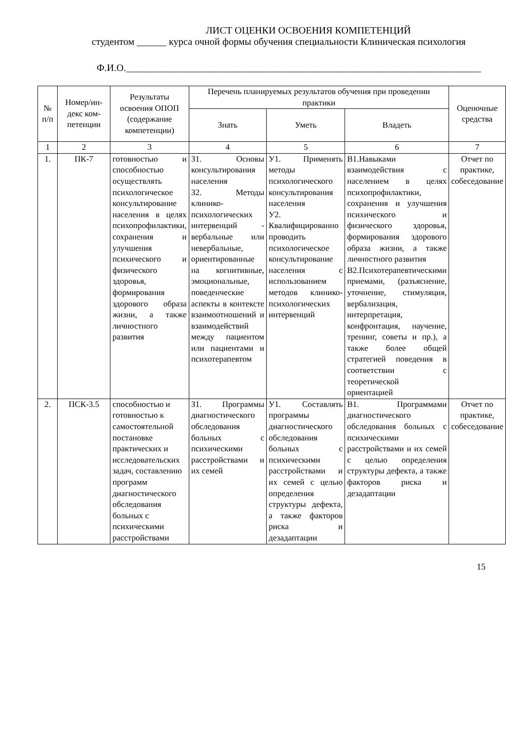ЛИСТ ОЦЕНКИ ОСВОЕНИЯ КОМПЕТЕНЦИЙ
студентом ______ курса очной формы обучения специальности Клиническая психология
Ф.И.О.________________________________________________________________________
| № п/п | Номер/ин- декс ком- петенции | Результаты освоения ОПОП (содержание компетенции) | Перечень планируемых результатов обучения при проведении практики | | | Оценочные средства |
| --- | --- | --- | --- | --- | --- | --- |
| | | | Знать | Уметь | Владеть | |
| 1 | 2 | 3 | 4 | 5 | 6 | 7 |
| 1. | ПК-7 | готовностью и способностью осуществлять психологическое консультирование населения в целях психопрофилактики, сохранения и улучшения психического и физического здоровья, формирования здорового образа жизни, а также личностного развития | З1. Основы консультирования населения З2. Методы клинико-психологических интервенций - вербальные или невербальные, ориентированные на когнитивные, эмоциональные, поведенческие аспекты в контексте взаимоотношений и взаимодействий между пациентом или пациентами и психотерапевтом | У1. Применять методы психологического консультирования населения У2. Квалифицированно проводить психологическое консультирование населения с использованием методов клинико-психологических интервенций | В1.Навыками взаимодействия с населением в целях психопрофилактики, сохранения и улучшения психического и физического здоровья, формирования здорового образа жизни, а также личностного развития В2.Психотерапевтическими приемами, (разъяснение, уточнение, стимуляция, вербализация, интерпретация, конфронтация, научение, тренинг, советы и пр.), а также более общей стратегией поведения в соответствии с теоретической ориентацией | Отчет по практике, собеседование |
| 2. | ПСК-3.5 | способностью и готовностью к самостоятельной постановке практических и исследовательских задач, составлению программ диагностического обследования больных с психическими расстройствами | З1. Программы диагностического обследования больных с психическими расстройствами и их семей | У1. Составлять программы диагностического обследования больных с психическими расстройствами и их семей с целью определения структуры дефекта, а также факторов риска и дезадаптации | В1. Программами диагностического обследования больных с психическими расстройствами и их семей с целью определения структуры дефекта, а также факторов риска и дезадаптации | Отчет по практике, собеседование |
15